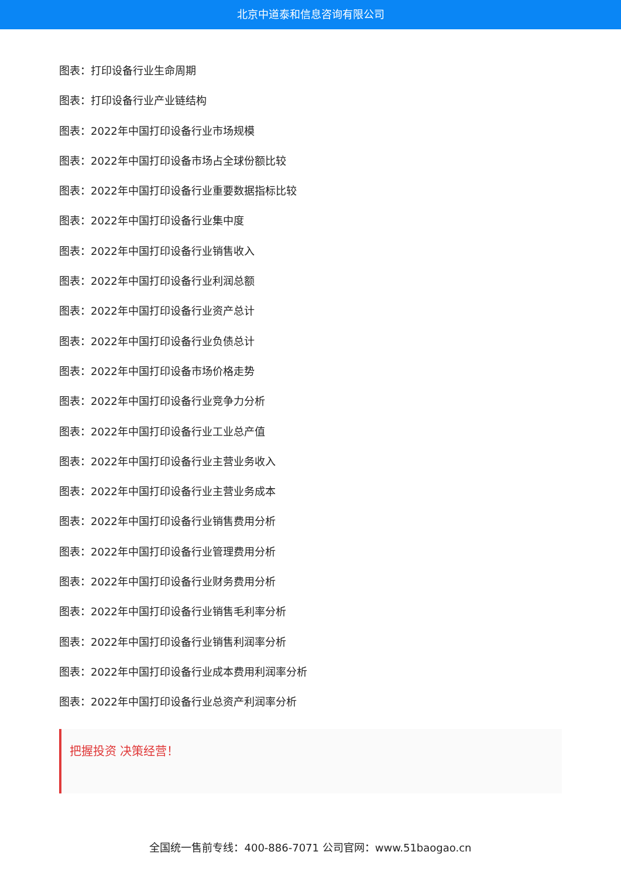北京中道泰和信息咨询有限公司
图表：打印设备行业生命周期
图表：打印设备行业产业链结构
图表：2022年中国打印设备行业市场规模
图表：2022年中国打印设备市场占全球份额比较
图表：2022年中国打印设备行业重要数据指标比较
图表：2022年中国打印设备行业集中度
图表：2022年中国打印设备行业销售收入
图表：2022年中国打印设备行业利润总额
图表：2022年中国打印设备行业资产总计
图表：2022年中国打印设备行业负债总计
图表：2022年中国打印设备市场价格走势
图表：2022年中国打印设备行业竞争力分析
图表：2022年中国打印设备行业工业总产值
图表：2022年中国打印设备行业主营业务收入
图表：2022年中国打印设备行业主营业务成本
图表：2022年中国打印设备行业销售费用分析
图表：2022年中国打印设备行业管理费用分析
图表：2022年中国打印设备行业财务费用分析
图表：2022年中国打印设备行业销售毛利率分析
图表：2022年中国打印设备行业销售利润率分析
图表：2022年中国打印设备行业成本费用利润率分析
图表：2022年中国打印设备行业总资产利润率分析
把握投资 决策经营！
全国统一售前专线：400-886-7071 公司官网：www.51baogao.cn